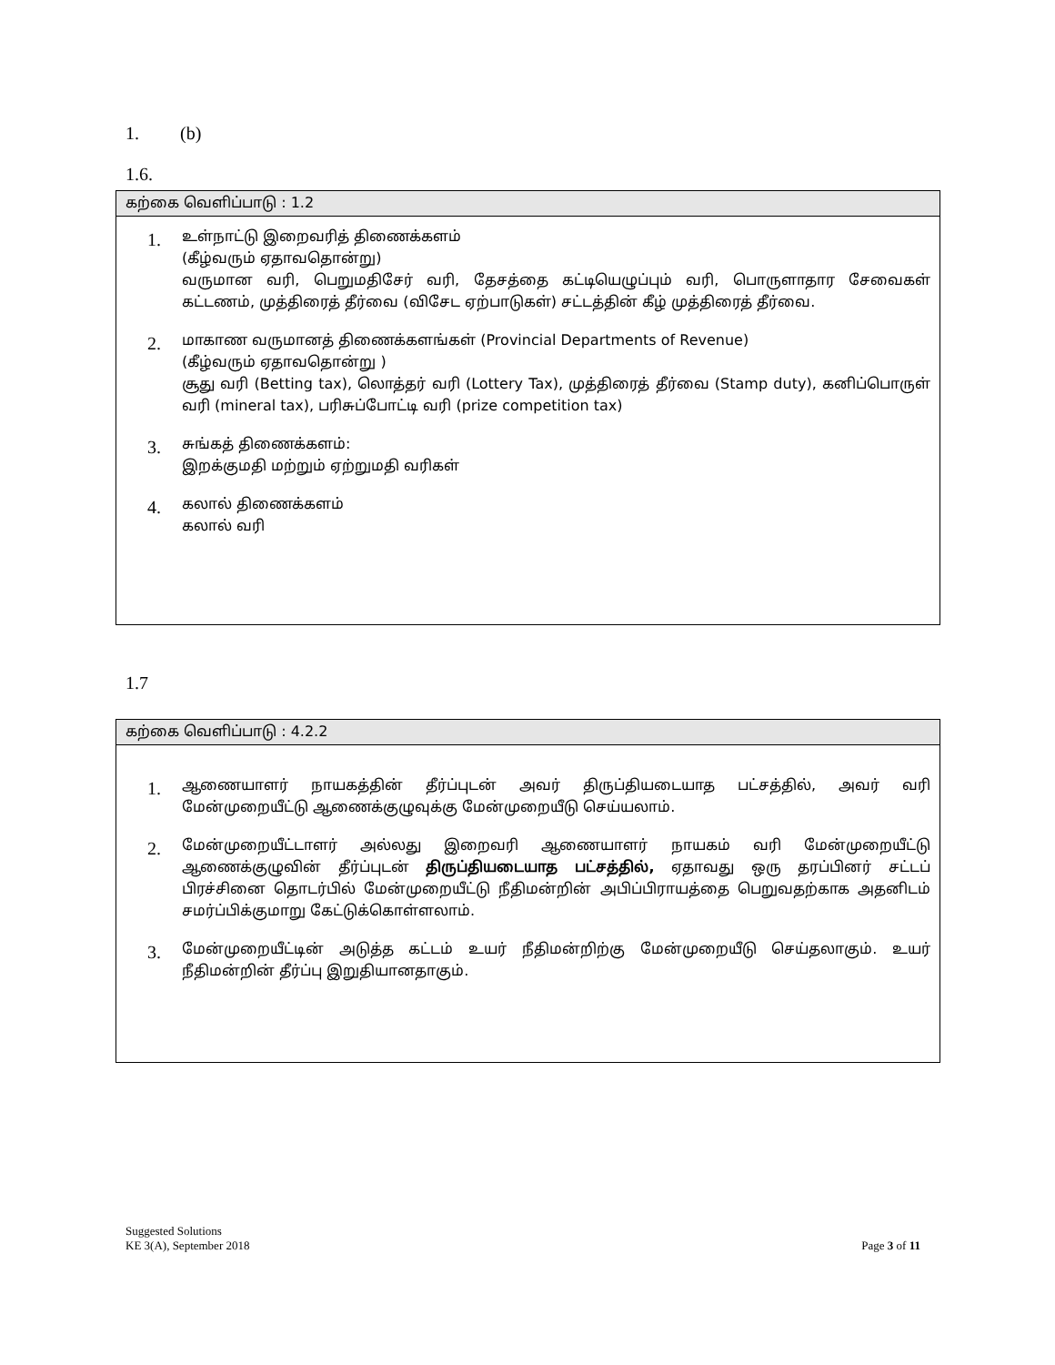1. (b)
1.6.
| கற்கை வெளிப்பாடு : 1.2 |
| --- |
| 1. உள்நாட்டு இறைவரித் திணைக்களம் (கீழ்வரும் ஏதாவதொன்று) வருமான வரி, பெறுமதிசேர் வரி, தேசத்தை கட்டியெழுப்பும் வரி, பொருளாதார சேவைகள் கட்டணம், முத்திரைத் தீர்வை (விசேட ஏற்பாடுகள்) சட்டத்தின் கீழ் முத்திரைத் தீர்வை. 2. மாகாண வருமானத் திணைக்களங்கள் (Provincial Departments of Revenue) (கீழ்வரும் ஏதாவதொன்று ) சூது வரி (Betting tax), லொத்தர் வரி (Lottery Tax), முத்திரைத் தீர்வை (Stamp duty), கனிப்பொருள் வரி (mineral tax), பரிசுப்போட்டி வரி (prize competition tax) 3. சுங்கத் திணைக்களம்: இறக்குமதி மற்றும் ஏற்றுமதி வரிகள் 4. கலால் திணைக்களம் கலால் வரி |
1.7
| கற்கை வெளிப்பாடு : 4.2.2 |
| --- |
| 1. ஆணையாளர் நாயகத்தின் தீர்ப்புடன் அவர் திருப்தியடையாத பட்சத்தில், அவர் வரி மேன்முறையீட்டு ஆணைக்குழுவுக்கு மேன்முறையீடு செய்யலாம். 2. மேன்முறையீட்டாளர் அல்லது இறைவரி ஆணையாளர் நாயகம் வரி மேன்முறையீட்டு ஆணைக்குழுவின் தீர்ப்புடன் திருப்தியடையாத பட்சத்தில், ஏதாவது ஒரு தரப்பினர் சட்டப் பிரச்சினை தொடர்பில் மேன்முறையீட்டு நீதிமன்றின் அபிப்பிராயத்தை பெறுவதற்காக அதனிடம் சமர்ப்பிக்குமாறு கேட்டுக்கொள்ளலாம். 3. மேன்முறையீட்டின் அடுத்த கட்டம் உயர் நீதிமன்றிற்கு மேன்முறையீடு செய்தலாகும். உயர் நீதிமன்றின் தீர்ப்பு இறுதியானதாகும். |
Suggested Solutions
KE 3(A), September 2018
Page 3 of 11